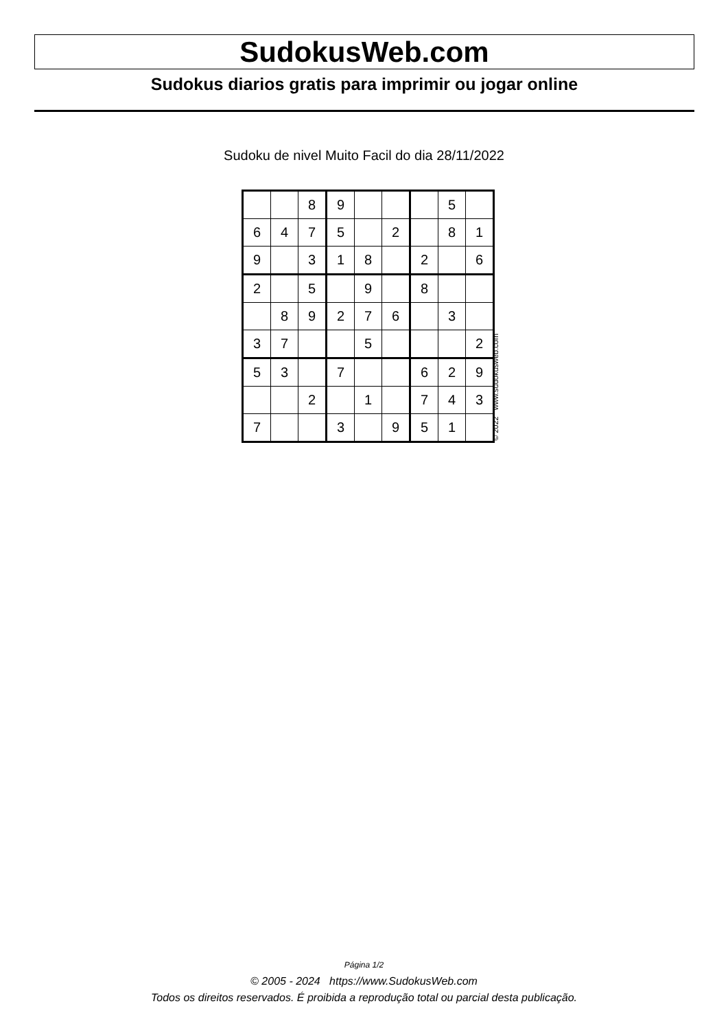SudokusWeb.com
Sudokus diarios gratis para imprimir ou jogar online
Sudoku de nivel Muito Facil do dia 28/11/2022
| | | 8 | 9 | | | | 5 | |
| 6 | 4 | 7 | 5 | | 2 | | 8 | 1 |
| 9 | | 3 | 1 | 8 | | 2 | | 6 |
| 2 | | 5 | | 9 | | 8 | | |
| | 8 | 9 | 2 | 7 | 6 | | 3 | |
| 3 | 7 | | | 5 | | | | 2 |
| 5 | 3 | | 7 | | | 6 | 2 | 9 |
| | | 2 | | 1 | | 7 | 4 | 3 |
| 7 | | | 3 | | 9 | 5 | 1 | |
© 2022 www.sudokusweb.com
Página 1/2
© 2005 - 2024 https://www.SudokusWeb.com
Todos os direitos reservados. É proibida a reprodução total ou parcial desta publicação.